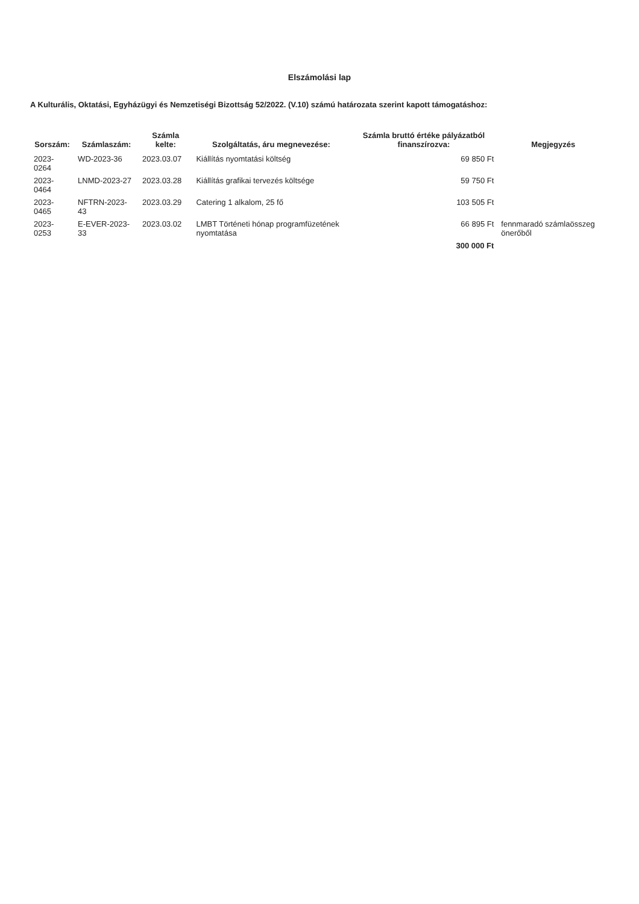Elszámolási lap
A Kulturális, Oktatási, Egyházügyi és Nemzetiségi Bizottság 52/2022. (V.10) számú határozata szerint kapott támogatáshoz:
| Sorszám: | Számlaszám: | Számla kelte: | Szolgáltatás, áru megnevezése: | Számla bruttó értéke pályázatból finanszírozva: | Megjegyzés |
| --- | --- | --- | --- | --- | --- |
| 2023-0264 | WD-2023-36 | 2023.03.07 | Kiállítás nyomtatási költség | 69 850 Ft | |
| 2023-0464 | LNMD-2023-27 | 2023.03.28 | Kiállítás grafikai tervezés költsége | 59 750 Ft | |
| 2023-0465 | NFTRN-2023-43 | 2023.03.29 | Catering 1 alkalom, 25 fő | 103 505 Ft | |
| 2023-0253 | E-EVER-2023-33 | 2023.03.02 | LMBT Történeti hónap programfüzetének nyomtatása | 66 895 Ft | fennmaradó számlaösszeg önerőből |
| | | | | 300 000 Ft | |